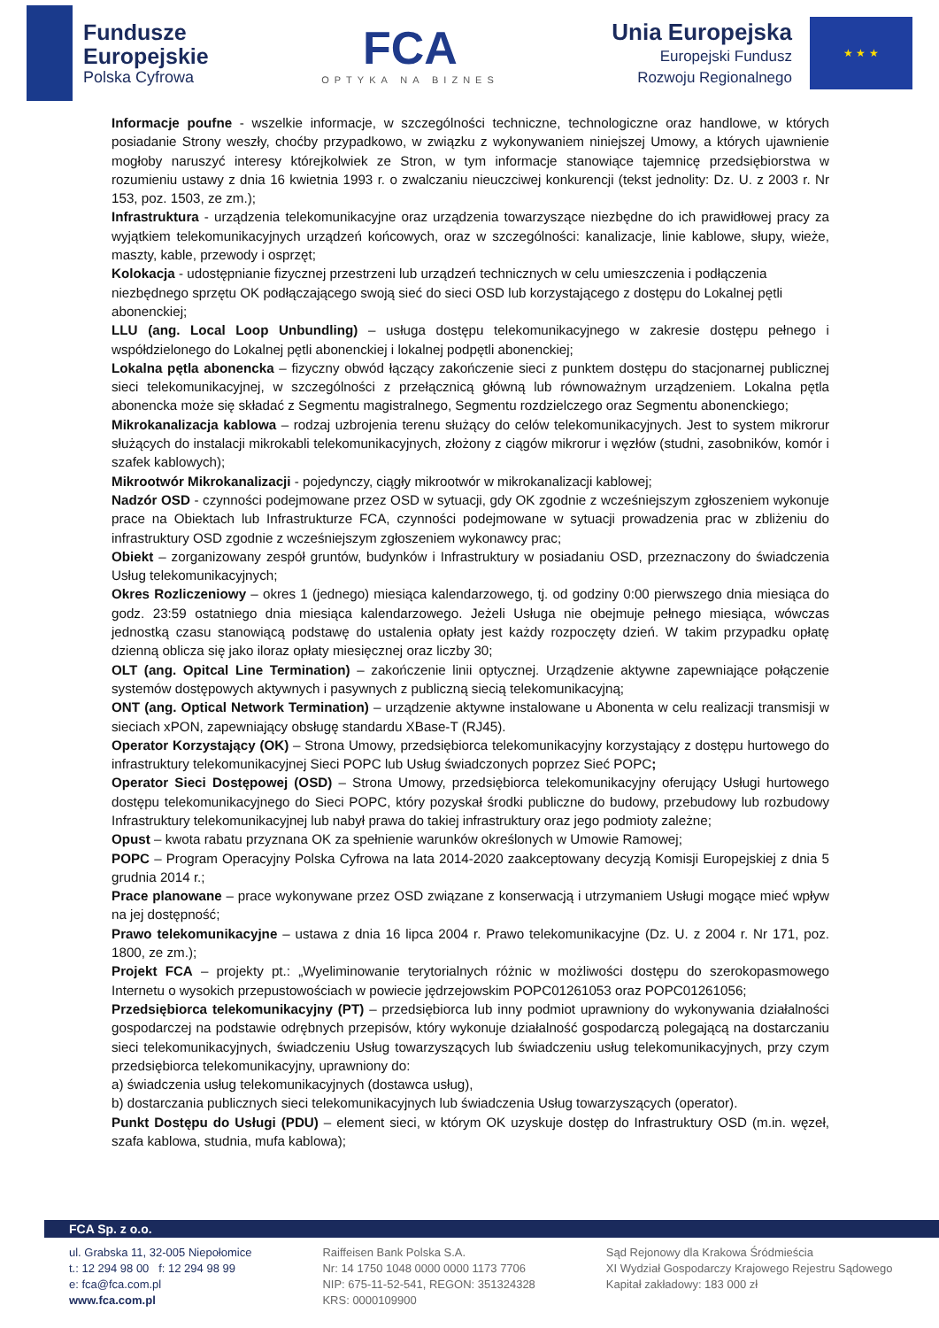Fundusze
Europejskie
Polska Cyfrowa
FCA
OPTYKA NA BIZNES
Unia Europejska
Europejski Fundusz
Rozwoju Regionalnego
★ ★ ★
Informacje poufne - wszelkie informacje, w szczególności techniczne, technologiczne oraz handlowe, w których posiadanie Strony weszły, choćby przypadkowo, w związku z wykonywaniem niniejszej Umowy, a których ujawnienie mogłoby naruszyć interesy którejkolwiek ze Stron, w tym informacje stanowiące tajemnicę przedsiębiorstwa w rozumieniu ustawy z dnia 16 kwietnia 1993 r. o zwalczaniu nieuczciwej konkurencji (tekst jednolity: Dz. U. z 2003 r. Nr 153, poz. 1503, ze zm.);
Infrastruktura - urządzenia telekomunikacyjne oraz urządzenia towarzyszące niezbędne do ich prawidłowej pracy za wyjątkiem telekomunikacyjnych urządzeń końcowych, oraz w szczególności: kanalizacje, linie kablowe, słupy, wieże, maszty, kable, przewody i osprzęt;
Kolokacja - udostępnianie fizycznej przestrzeni lub urządzeń technicznych w celu umieszczenia i podłączenia niezbędnego sprzętu OK podłączającego swoją sieć do sieci OSD lub korzystającego z dostępu do Lokalnej pętli abonenckiej;
LLU (ang. Local Loop Unbundling) – usługa dostępu telekomunikacyjnego w zakresie dostępu pełnego i współdzielonego do Lokalnej pętli abonenckiej i lokalnej podpętli abonenckiej;
Lokalna pętla abonencka – fizyczny obwód łączący zakończenie sieci z punktem dostępu do stacjonarnej publicznej sieci telekomunikacyjnej, w szczególności z przełącznicą główną lub równoważnym urządzeniem. Lokalna pętla abonencka może się składać z Segmentu magistralnego, Segmentu rozdzielczego oraz Segmentu abonenckiego;
Mikrokanalizacja kablowa – rodzaj uzbrojenia terenu służący do celów telekomunikacyjnych. Jest to system mikrorur służących do instalacji mikrokabli telekomunikacyjnych, złożony z ciągów mikrorur i węzłów (studni, zasobników, komór i szafek kablowych);
Mikrootwór Mikrokanalizacji - pojedynczy, ciągły mikrootwór w mikrokanalizacji kablowej;
Nadzór OSD - czynności podejmowane przez OSD w sytuacji, gdy OK zgodnie z wcześniejszym zgłoszeniem wykonuje prace na Obiektach lub Infrastrukturze FCA, czynności podejmowane w sytuacji prowadzenia prac w zbliżeniu do infrastruktury OSD zgodnie z wcześniejszym zgłoszeniem wykonawcy prac;
Obiekt – zorganizowany zespół gruntów, budynków i Infrastruktury w posiadaniu OSD, przeznaczony do świadczenia Usług telekomunikacyjnych;
Okres Rozliczeniowy – okres 1 (jednego) miesiąca kalendarzowego, tj. od godziny 0:00 pierwszego dnia miesiąca do godz. 23:59 ostatniego dnia miesiąca kalendarzowego. Jeżeli Usługa nie obejmuje pełnego miesiąca, wówczas jednostką czasu stanowiącą podstawę do ustalenia opłaty jest każdy rozpoczęty dzień. W takim przypadku opłatę dzienną oblicza się jako iloraz opłaty miesięcznej oraz liczby 30;
OLT (ang. Opitcal Line Termination) – zakończenie linii optycznej. Urządzenie aktywne zapewniające połączenie systemów dostępowych aktywnych i pasywnych z publiczną siecią telekomunikacyjną;
ONT (ang. Optical Network Termination) – urządzenie aktywne instalowane u Abonenta w celu realizacji transmisji w sieciach xPON, zapewniający obsługę standardu XBase-T (RJ45).
Operator Korzystający (OK) – Strona Umowy, przedsiębiorca telekomunikacyjny korzystający z dostępu hurtowego do infrastruktury telekomunikacyjnej Sieci POPC lub Usług świadczonych poprzez Sieć POPC;
Operator Sieci Dostępowej (OSD) – Strona Umowy, przedsiębiorca telekomunikacyjny oferujący Usługi hurtowego dostępu telekomunikacyjnego do Sieci POPC, który pozyskał środki publiczne do budowy, przebudowy lub rozbudowy Infrastruktury telekomunikacyjnej lub nabył prawa do takiej infrastruktury oraz jego podmioty zależne;
Opust – kwota rabatu przyznana OK za spełnienie warunków określonych w Umowie Ramowej;
POPC – Program Operacyjny Polska Cyfrowa na lata 2014-2020 zaakceptowany decyzją Komisji Europejskiej z dnia 5 grudnia 2014 r.;
Prace planowane – prace wykonywane przez OSD związane z konserwacją i utrzymaniem Usługi mogące mieć wpływ na jej dostępność;
Prawo telekomunikacyjne – ustawa z dnia 16 lipca 2004 r. Prawo telekomunikacyjne (Dz. U. z 2004 r. Nr 171, poz. 1800, ze zm.);
Projekt FCA – projekty pt.: „Wyeliminowanie terytorialnych różnic w możliwości dostępu do szerokopasmowego Internetu o wysokich przepustowościach w powiecie jędrzejowskim POPC01261053 oraz POPC01261056;
Przedsiębiorca telekomunikacyjny (PT) – przedsiębiorca lub inny podmiot uprawniony do wykonywania działalności gospodarczej na podstawie odrębnych przepisów, który wykonuje działalność gospodarczą polegającą na dostarczaniu sieci telekomunikacyjnych, świadczeniu Usług towarzyszących lub świadczeniu usług telekomunikacyjnych, przy czym przedsiębiorca telekomunikacyjny, uprawniony do:
a) świadczenia usług telekomunikacyjnych (dostawca usług),
b) dostarczania publicznych sieci telekomunikacyjnych lub świadczenia Usług towarzyszących (operator).
Punkt Dostępu do Usługi (PDU) – element sieci, w którym OK uzyskuje dostęp do Infrastruktury OSD (m.in. węzeł, szafa kablowa, studnia, mufa kablowa);
FCA Sp. z o.o.
ul. Grabska 11, 32-005 Niepołomice
t.: 12 294 98 00 f: 12 294 98 99
e: fca@fca.com.pl
www.fca.com.pl
Raiffeisen Bank Polska S.A.
Nr: 14 1750 1048 0000 0000 1173 7706
NIP: 675-11-52-541, REGON: 351324328
KRS: 0000109900
Sąd Rejonowy dla Krakowa Śródmieścia
XI Wydział Gospodarczy Krajowego Rejestru Sądowego
Kapitał zakładowy: 183 000 zł